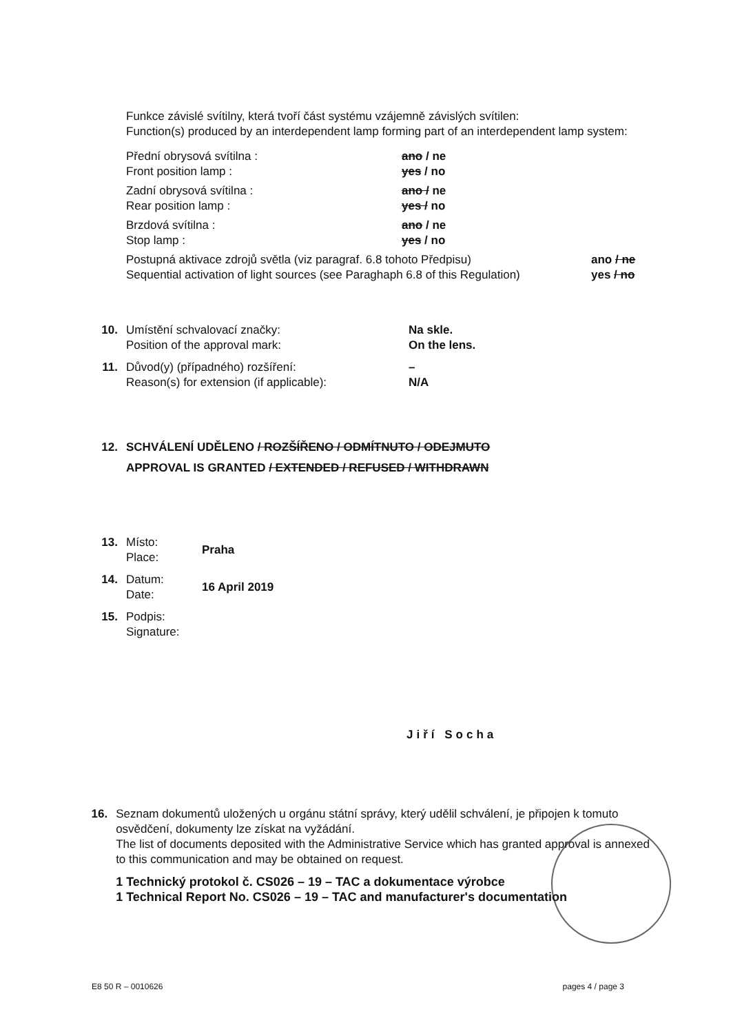Funkce závislé svítilny, která tvoří část systému vzájemně závislých svítilen:
Function(s) produced by an interdependent lamp forming part of an interdependent lamp system:
Přední obrysová svítilna :
Front position lamp :
ano / ne
yes / no
Zadní obrysová svítilna :
Rear position lamp :
ano / ne
yes / no
Brzdová svítilna :
Stop lamp :
ano / ne
yes / no
Postupná aktivace zdrojů světla (viz paragraf. 6.8 tohoto Předpisu)
Sequential activation of light sources (see Paraghaph 6.8 of this Regulation)
ano / ne
yes / no
10. Umístění schvalovací značky:
Position of the approval mark:
Na skle.
On the lens.
11. Důvod(y) (případného) rozšíření:
Reason(s) for extension (if applicable):
–
N/A
12. SCHVÁLENÍ UDĚLENO / ROZŠÍŘENO / ODMÍTNUTO / ODEJMUTO
APPROVAL IS GRANTED / EXTENDED / REFUSED / WITHDRAWN
13. Místo:
Place:
Praha
14. Datum:
Date:
16 April 2019
15. Podpis:
Signature:
Jiří Socha
16. Seznam dokumentů uložených u orgánu státní správy, který udělil schválení, je připojen k tomuto osvědčení, dokumenty lze získat na vyžádání.
The list of documents deposited with the Administrative Service which has granted approval is annexed to this communication and may be obtained on request.
1 Technický protokol č. CS026 – 19 – TAC a dokumentace výrobce
1 Technical Report No. CS026 – 19 – TAC and manufacturer's documentation
E8 50 R – 0010626 pages 4 / page 3